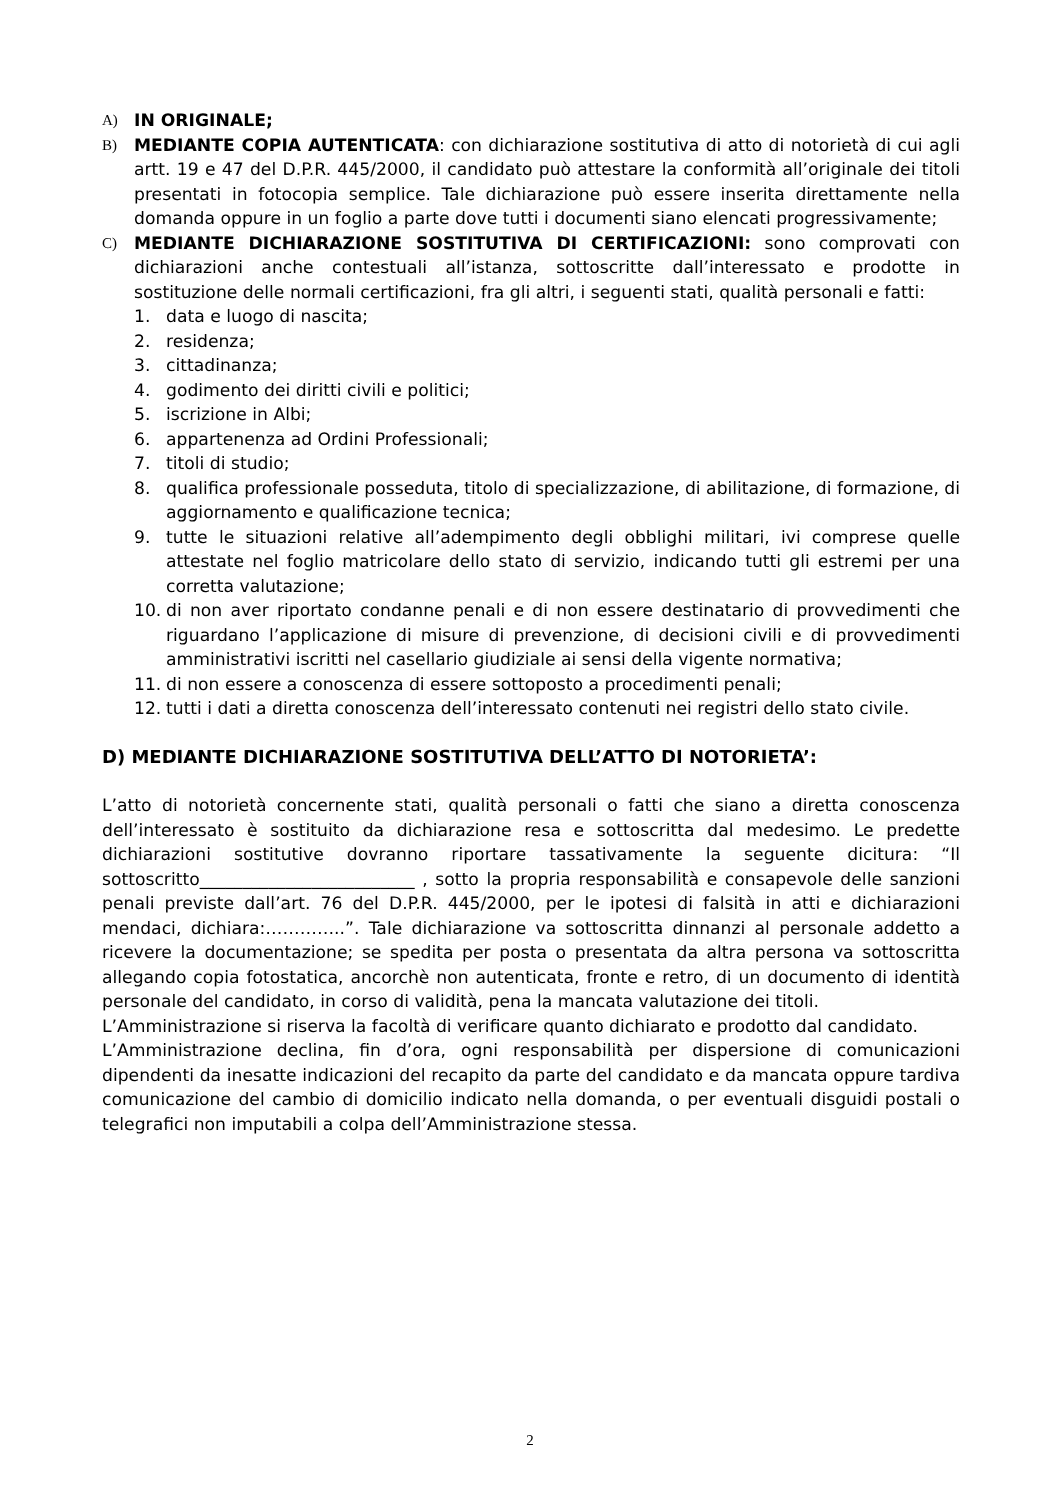A) IN ORIGINALE;
B) MEDIANTE COPIA AUTENTICATA: con dichiarazione sostitutiva di atto di notorietà di cui agli artt. 19 e 47 del D.P.R. 445/2000, il candidato può attestare la conformità all’originale dei titoli presentati in fotocopia semplice. Tale dichiarazione può essere inserita direttamente nella domanda oppure in un foglio a parte dove tutti i documenti siano elencati progressivamente;
C) MEDIANTE DICHIARAZIONE SOSTITUTIVA DI CERTIFICAZIONI: sono comprovati con dichiarazioni anche contestuali all’istanza, sottoscritte dall’interessato e prodotte in sostituzione delle normali certificazioni, fra gli altri, i seguenti stati, qualità personali e fatti:
1. data e luogo di nascita;
2. residenza;
3. cittadinanza;
4. godimento dei diritti civili e politici;
5. iscrizione in Albi;
6. appartenenza ad Ordini Professionali;
7. titoli di studio;
8. qualifica professionale posseduta, titolo di specializzazione, di abilitazione, di formazione, di aggiornamento e qualificazione tecnica;
9. tutte le situazioni relative all’adempimento degli obblighi militari, ivi comprese quelle attestate nel foglio matricolare dello stato di servizio, indicando tutti gli estremi per una corretta valutazione;
10. di non aver riportato condanne penali e di non essere destinatario di provvedimenti che riguardano l’applicazione di misure di prevenzione, di decisioni civili e di provvedimenti amministrativi iscritti nel casellario giudiziale ai sensi della vigente normativa;
11. di non essere a conoscenza di essere sottoposto a procedimenti penali;
12. tutti i dati a diretta conoscenza dell’interessato contenuti nei registri dello stato civile.
D) MEDIANTE DICHIARAZIONE SOSTITUTIVA DELL’ATTO DI NOTORIETA’:
L’atto di notorietà concernente stati, qualità personali o fatti che siano a diretta conoscenza dell’interessato è sostituito da dichiarazione resa e sottoscritta dal medesimo. Le predette dichiarazioni sostitutive dovranno riportare tassativamente la seguente dicitura: “Il sottoscritto_________________________ , sotto la propria responsabilità e consapevole delle sanzioni penali previste dall’art. 76 del D.P.R. 445/2000, per le ipotesi di falsità in atti e dichiarazioni mendaci, dichiara:…………..”. Tale dichiarazione va sottoscritta dinnanzi al personale addetto a ricevere la documentazione; se spedita per posta o presentata da altra persona va sottoscritta allegando copia fotostatica, ancorchè non autenticata, fronte e retro, di un documento di identità personale del candidato, in corso di validità, pena la mancata valutazione dei titoli.
L’Amministrazione si riserva la facoltà di verificare quanto dichiarato e prodotto dal candidato.
L’Amministrazione declina, fin d’ora, ogni responsabilità per dispersione di comunicazioni dipendenti da inesatte indicazioni del recapito da parte del candidato e da mancata oppure tardiva comunicazione del cambio di domicilio indicato nella domanda, o per eventuali disguidi postali o telegrafici non imputabili a colpa dell’Amministrazione stessa.
2